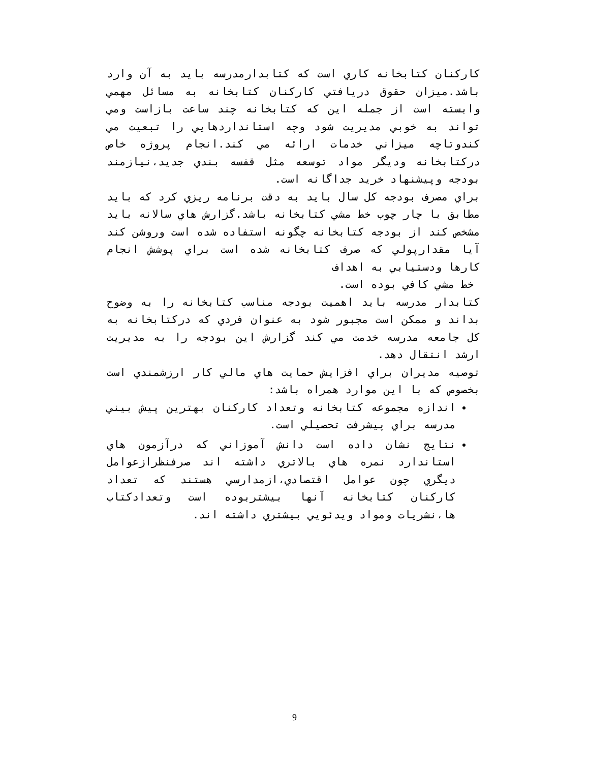كاركنان كتابخانه كاري است كه كتابدارمدرسه بايد به آن وارد باشد.ميزان حقوق دريافتي كاركنان كتابخانه به مسائل مهمي وابسته است از جمله اين كه كتابخانه چند ساعت بازاست ومي تواند به خوبي مديريت شود وچه استانداردهايي را تبعيت مي كندوتاچه ميزاني خدمات ارائه مي كند.انجام پروژه خاص دركتابخانه وديگر مواد توسعه مثل قفسه بندي جديد،نيازمند بودجه وپيشنهاد خريد جداگانه است.
براي مصرف بودجه كل سال بايد به دقت برنامه ريزي كرد كه بايد مطابق با چار چوب خط مشي كتابخانه باشد.گزارش هاي سالانه بايد مشخص كند از بودجه كتابخانه چگونه استفاده شده است وروشن كند آيا مقدارپولي كه صرف كتابخانه شده است براي پوشش انجام كارها ودستيابي به اهداف
خط مشي كافي بوده است.
كتابدار مدرسه بايد اهميت بودجه مناسب كتابخانه را به وضوح بداند و ممكن است مجبور شود به عنوان فردي كه دركتابخانه به كل جامعه مدرسه خدمت مي كند گزارش اين بودجه را به مديريت ارشد انتقال دهد.
توصيه مديران براي افزايش حمايت هاي مالي كار ارزشمندي است بخصوص كه با اين موارد همراه باشد:
اندازه مجموعه كتابخانه وتعداد كاركنان بهترين پيش بيني مدرسه براي پيشرفت تحصيلي است.
نتايج نشان داده است دانش آموزاني كه درآزمون هاي استاندارد نمره هاي بالاتري داشته اند صرفنظرازعوامل ديگري چون عوامل اقتصادي،ازمدارسي هستند كه تعداد كاركنان كتابخانه آنها بيشتربوده است وتعدادكتاب ها،نشريات ومواد ويدئويي بيشتري داشته اند.
9